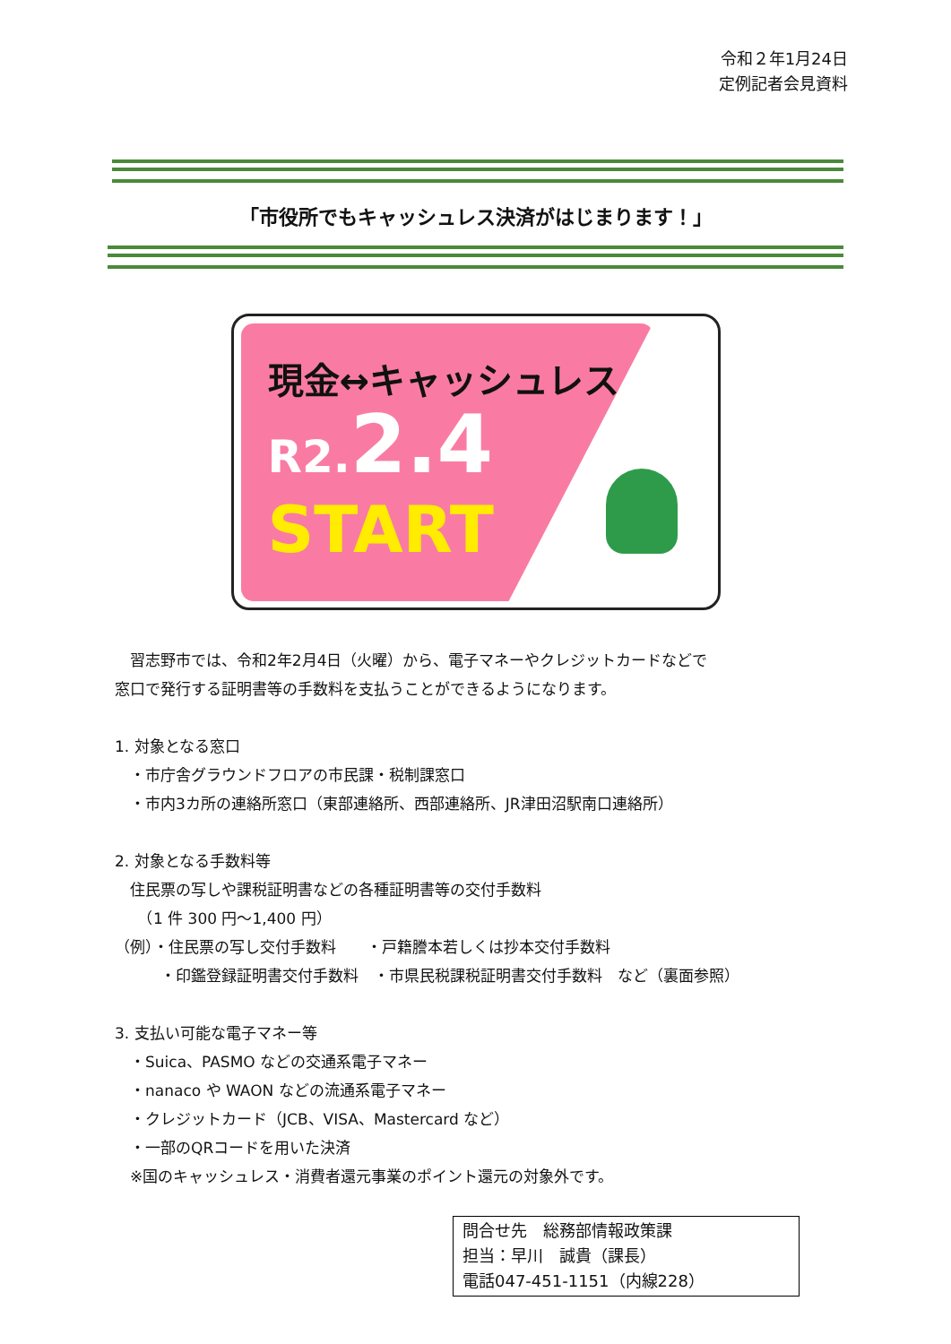令和２年1月24日
定例記者会見資料
「市役所でもキャッシュレス決済がはじまります！」
現金↔キャッシュレス
R2. 2.4
START
　習志野市では、令和2年2月4日（火曜）から、電子マネーやクレジットカードなどで
窓口で発行する証明書等の手数料を支払うことができるようになります。
1. 対象となる窓口
　・市庁舎グラウンドフロアの市民課・税制課窓口
　・市内3カ所の連絡所窓口（東部連絡所、西部連絡所、JR津田沼駅南口連絡所）
2. 対象となる手数料等
　住民票の写しや課税証明書などの各種証明書等の交付手数料
　　（1 件 300 円～1,400 円）
（例）・住民票の写し交付手数料　　・戸籍謄本若しくは抄本交付手数料
　　　・印鑑登録証明書交付手数料　・市県民税課税証明書交付手数料　など（裏面参照）
3. 支払い可能な電子マネー等
　・Suica、PASMO などの交通系電子マネー
　・nanaco や WAON などの流通系電子マネー
　・クレジットカード（JCB、VISA、Mastercard など）
　・一部のQRコードを用いた決済
　※国のキャッシュレス・消費者還元事業のポイント還元の対象外です。
問合せ先　総務部情報政策課
担当：早川　誠貴（課長）
電話047-451-1151（内線228）